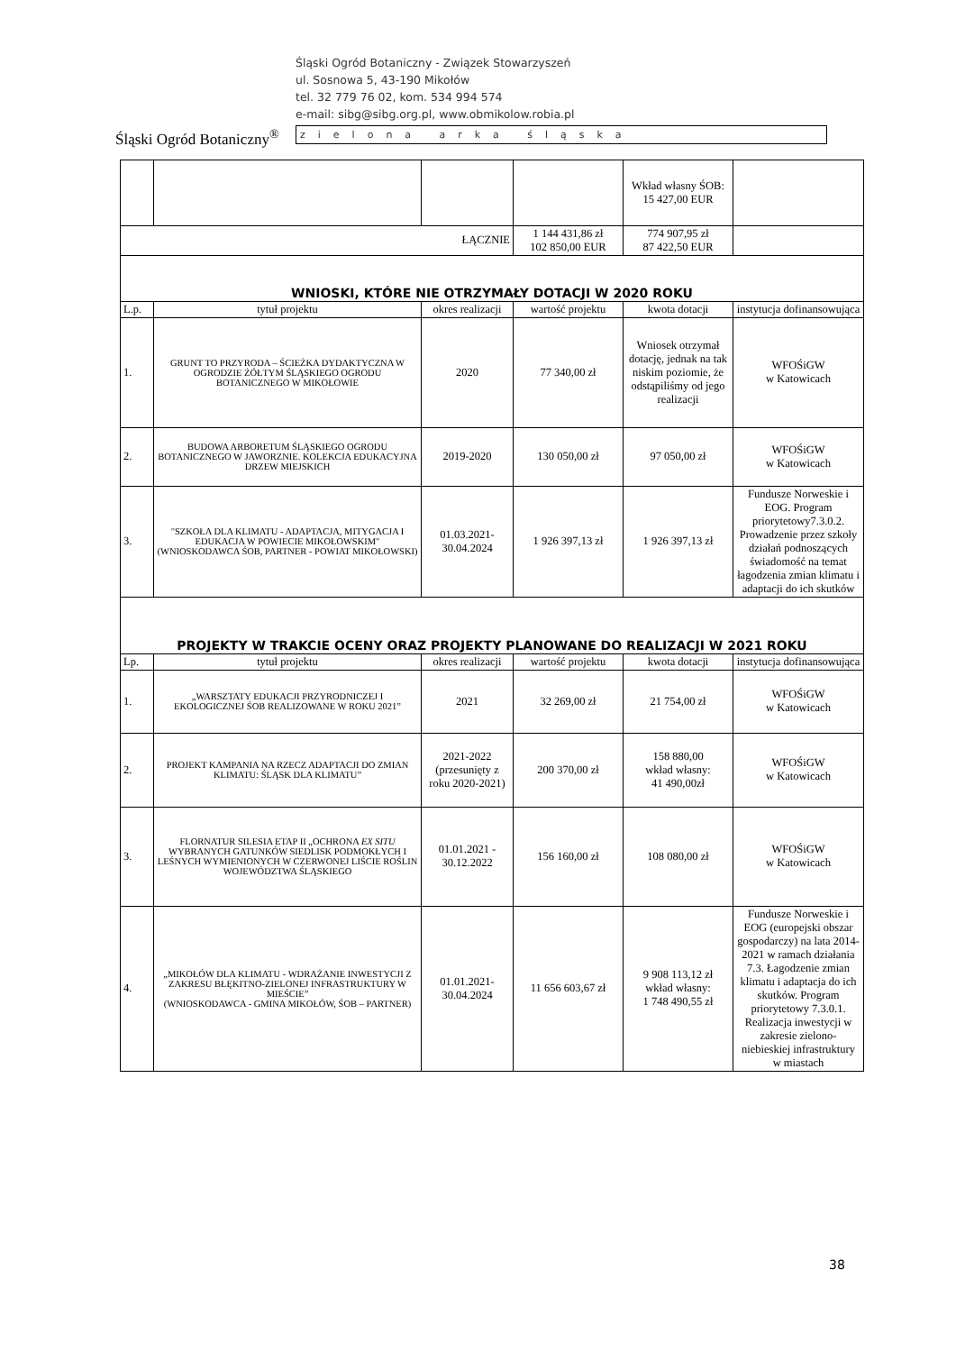Śląski Ogród Botaniczny<sup>®</sup>
Śląski Ogród Botaniczny - Związek Stowarzyszeń
ul. Sosnowa 5, 43-190 Mikołów
tel. 32 779 76 02, kom. 534 994 574
e-mail: sibg@sibg.org.pl, www.obmikolow.robia.pl
zielona arka śląska
| | | | | Wkład własny ŚOB: 15 427,00 EUR | |
| ŁĄCZNIE | | | 1 144 431,86 zł 102 850,00 EUR | 774 907,95 zł 87 422,50 EUR | |
| WNIOSKI, KTÓRE NIE OTRZYMAŁY DOTACJI W 2020 ROKU | | | | | |
| L.p. | tytuł projektu | okres realizacji | wartość projektu | kwota dotacji | instytucja dofinansowująca |
| 1. | GRUNT TO PRZYRODA – ŚCIEŻKA DYDAKTYCZNA W OGRODZIE ŻÓŁTYM ŚLĄSKIEGO OGRODU BOTANICZNEGO W MIKOŁOWIE | 2020 | 77 340,00 zł | Wniosek otrzymał dotację, jednak na tak niskim poziomie, że odstąpiliśmy od jego realizacji | WFOŚiGW w Katowicach |
| 2. | BUDOWA ARBORETUM ŚLĄSKIEGO OGRODU BOTANICZNEGO W JAWORZNIE. KOLEKCJA EDUKACYJNA DRZEW MIEJSKICH | 2019-2020 | 130 050,00 zł | 97 050,00 zł | WFOŚiGW w Katowicach |
| 3. | "SZKOŁA DLA KLIMATU - ADAPTACJA, MITYGACJA I EDUKACJA W POWIECIE MIKOŁOWSKIM" (WNIOSKODAWCA ŚOB, PARTNER - POWIAT MIKOŁOWSKI) | 01.03.2021- 30.04.2024 | 1 926 397,13 zł | 1 926 397,13 zł | Fundusze Norweskie i EOG. Program priorytetowy7.3.0.2. Prowadzenie przez szkoły działań podnoszących świadomość na temat łagodzenia zmian klimatu i adaptacji do ich skutków |
| PROJEKTY W TRAKCIE OCENY ORAZ PROJEKTY PLANOWANE DO REALIZACJI W 2021 ROKU | | | | | |
| Lp. | tytuł projektu | okres realizacji | wartość projektu | kwota dotacji | instytucja dofinansowująca |
| 1. | „WARSZTATY EDUKACJI PRZYRODNICZEJ I EKOLOGICZNEJ ŚOB REALIZOWANE W ROKU 2021” | 2021 | 32 269,00 zł | 21 754,00 zł | WFOŚiGW w Katowicach |
| 2. | PROJEKT KAMPANIA NA RZECZ ADAPTACJI DO ZMIAN KLIMATU: ŚLĄSK DLA KLIMATU” | 2021-2022 (przesunięty z roku 2020-2021) | 200 370,00 zł | 158 880,00 wkład własny: 41 490,00zł | WFOŚiGW w Katowicach |
| 3. | FLORNATUR SILESIA ETAP II „OCHRONA EX SITU WYBRANYCH GATUNKÓW SIEDLISK PODMOKŁYCH I LEŚNYCH WYMIENIONYCH W CZERWONEJ LIŚCIE ROŚLIN WOJEWÓDZTWA ŚLĄSKIEGO | 01.01.2021 - 30.12.2022 | 156 160,00 zł | 108 080,00 zł | WFOŚiGW w Katowicach |
| 4. | „MIKOŁÓW DLA KLIMATU - WDRAŻANIE INWESTYCJI Z ZAKRESU BŁĘKITNO-ZIELONEJ INFRASTRUKTURY W MIEŚCIE” (WNIOSKODAWCA - GMINA MIKOŁÓW, ŚOB – PARTNER) | 01.01.2021- 30.04.2024 | 11 656 603,67 zł | 9 908 113,12 zł wkład własny: 1 748 490,55 zł | Fundusze Norweskie i EOG (europejski obszar gospodarczy) na lata 2014-2021 w ramach działania 7.3. Łagodzenie zmian klimatu i adaptacja do ich skutków. Program priorytetowy 7.3.0.1. Realizacja inwestycji w zakresie zielono-niebieskiej infrastruktury w miastach |
38